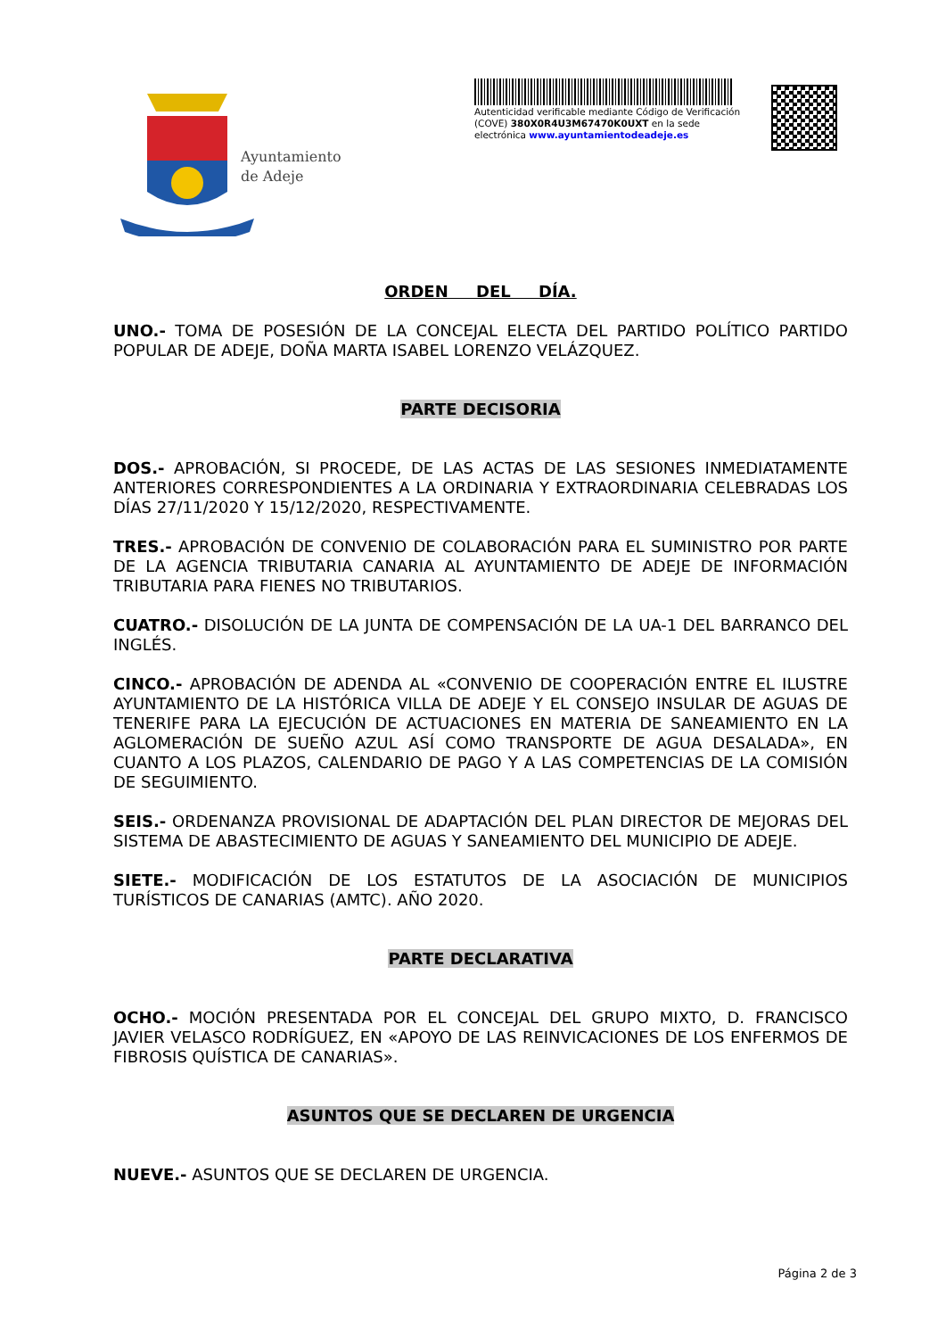Ayuntamiento
de Adeje
Autenticidad verificable mediante Código de Verificación (COVE) 380X0R4U3M67470K0UXT en la sede electrónica www.ayuntamientodeadeje.es
ORDEN DEL DÍA.
UNO.- TOMA DE POSESIÓN DE LA CONCEJAL ELECTA DEL PARTIDO POLÍTICO PARTIDO POPULAR DE ADEJE, DOÑA MARTA ISABEL LORENZO VELÁZQUEZ.
PARTE DECISORIA
DOS.- APROBACIÓN, SI PROCEDE, DE LAS ACTAS DE LAS SESIONES INMEDIATAMENTE ANTERIORES CORRESPONDIENTES A LA ORDINARIA Y EXTRAORDINARIA CELEBRADAS LOS DÍAS 27/11/2020 Y 15/12/2020, RESPECTIVAMENTE.
TRES.- APROBACIÓN DE CONVENIO DE COLABORACIÓN PARA EL SUMINISTRO POR PARTE DE LA AGENCIA TRIBUTARIA CANARIA AL AYUNTAMIENTO DE ADEJE DE INFORMACIÓN TRIBUTARIA PARA FIENES NO TRIBUTARIOS.
CUATRO.- DISOLUCIÓN DE LA JUNTA DE COMPENSACIÓN DE LA UA-1 DEL BARRANCO DEL INGLÉS.
CINCO.- APROBACIÓN DE ADENDA AL «CONVENIO DE COOPERACIÓN ENTRE EL ILUSTRE AYUNTAMIENTO DE LA HISTÓRICA VILLA DE ADEJE Y EL CONSEJO INSULAR DE AGUAS DE TENERIFE PARA LA EJECUCIÓN DE ACTUACIONES EN MATERIA DE SANEAMIENTO EN LA AGLOMERACIÓN DE SUEÑO AZUL ASÍ COMO TRANSPORTE DE AGUA DESALADA», EN CUANTO A LOS PLAZOS, CALENDARIO DE PAGO Y A LAS COMPETENCIAS DE LA COMISIÓN DE SEGUIMIENTO.
SEIS.- ORDENANZA PROVISIONAL DE ADAPTACIÓN DEL PLAN DIRECTOR DE MEJORAS DEL SISTEMA DE ABASTECIMIENTO DE AGUAS Y SANEAMIENTO DEL MUNICIPIO DE ADEJE.
SIETE.- MODIFICACIÓN DE LOS ESTATUTOS DE LA ASOCIACIÓN DE MUNICIPIOS TURÍSTICOS DE CANARIAS (AMTC). AÑO 2020.
PARTE DECLARATIVA
OCHO.- MOCIÓN PRESENTADA POR EL CONCEJAL DEL GRUPO MIXTO, D. FRANCISCO JAVIER VELASCO RODRÍGUEZ, EN «APOYO DE LAS REINVICACIONES DE LOS ENFERMOS DE FIBROSIS QUÍSTICA DE CANARIAS».
ASUNTOS QUE SE DECLAREN DE URGENCIA
NUEVE.- ASUNTOS QUE SE DECLAREN DE URGENCIA.
Página 2 de 3